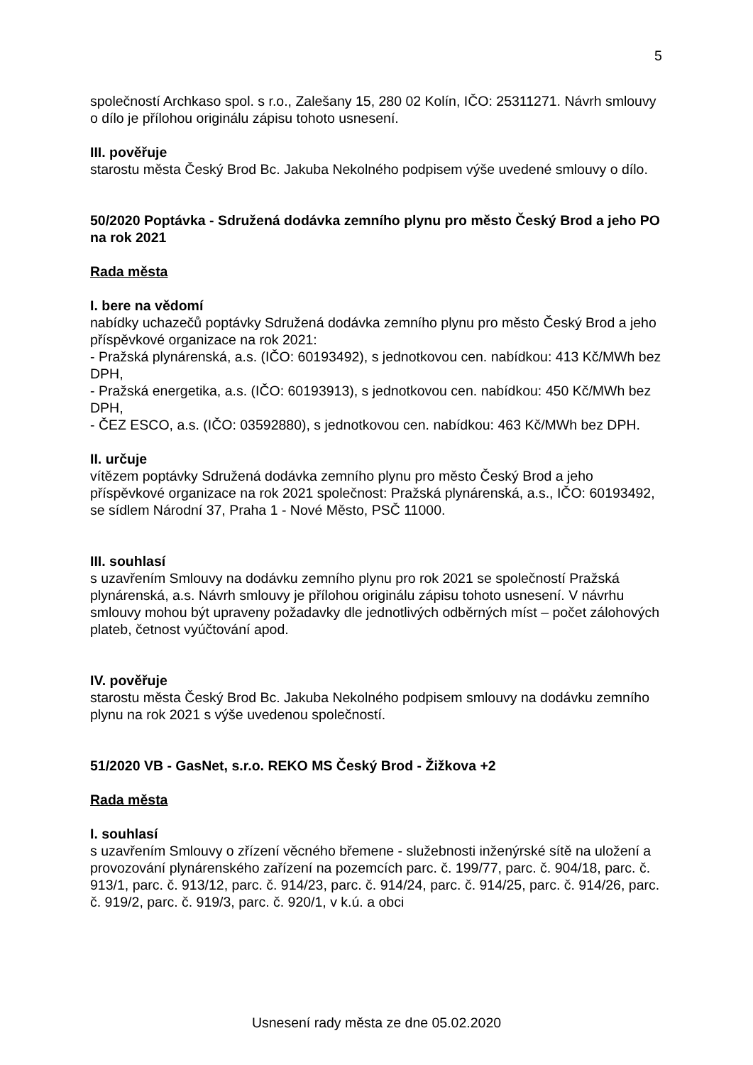5
společností Archkaso spol. s r.o., Zalešany 15, 280 02 Kolín, IČO: 25311271. Návrh smlouvy o dílo je přílohou originálu zápisu tohoto usnesení.
III. pověřuje
starostu města Český Brod Bc. Jakuba Nekolného podpisem výše uvedené smlouvy o dílo.
50/2020 Poptávka - Sdružená dodávka zemního plynu pro město Český Brod a jeho PO na rok 2021
Rada města
I. bere na vědomí
nabídky uchazečů poptávky Sdružená dodávka zemního plynu pro město Český Brod a jeho příspěvkové organizace na rok 2021:
- Pražská plynárenská, a.s. (IČO: 60193492), s jednotkovou cen. nabídkou: 413 Kč/MWh bez DPH,
- Pražská energetika, a.s. (IČO: 60193913), s jednotkovou cen. nabídkou: 450 Kč/MWh bez DPH,
- ČEZ ESCO, a.s. (IČO: 03592880), s jednotkovou cen. nabídkou: 463 Kč/MWh bez DPH.
II. určuje
vítězem poptávky Sdružená dodávka zemního plynu pro město Český Brod a jeho příspěvkové organizace na rok 2021 společnost: Pražská plynárenská, a.s., IČO: 60193492, se sídlem Národní 37, Praha 1 - Nové Město, PSČ 11000.
III. souhlasí
s uzavřením Smlouvy na dodávku zemního plynu pro rok 2021 se společností Pražská plynárenská, a.s. Návrh smlouvy je přílohou originálu zápisu tohoto usnesení. V návrhu smlouvy mohou být upraveny požadavky dle jednotlivých odběrných míst – počet zálohových plateb, četnost vyúčtování apod.
IV. pověřuje
starostu města Český Brod Bc. Jakuba Nekolného podpisem smlouvy na dodávku zemního plynu na rok 2021 s výše uvedenou společností.
51/2020 VB - GasNet, s.r.o. REKO MS Český Brod - Žižkova +2
Rada města
I. souhlasí
s uzavřením Smlouvy o zřízení věcného břemene - služebnosti inženýrské sítě na uložení a provozování plynárenského zařízení na pozemcích parc. č. 199/77, parc. č. 904/18, parc. č. 913/1, parc. č. 913/12, parc. č. 914/23, parc. č. 914/24, parc. č. 914/25, parc. č. 914/26, parc. č. 919/2, parc. č. 919/3, parc. č. 920/1, v k.ú. a obci
Usnesení rady města ze dne 05.02.2020